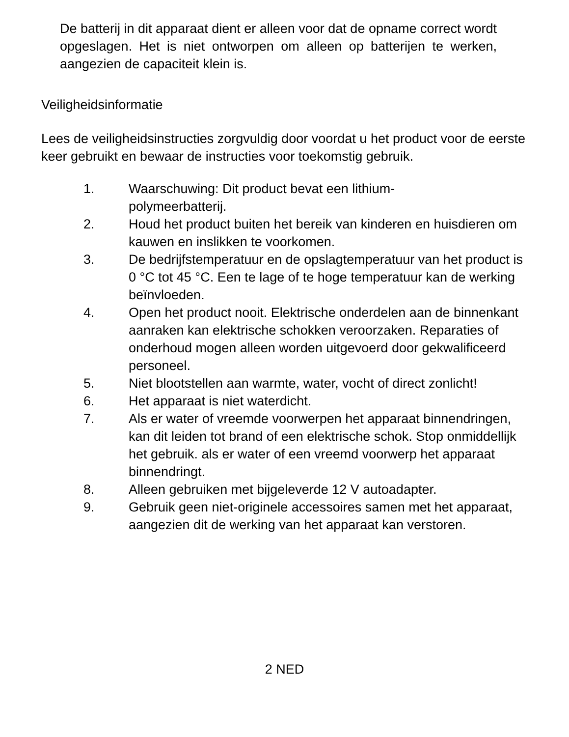De batterij in dit apparaat dient er alleen voor dat de opname correct wordt opgeslagen. Het is niet ontworpen om alleen op batterijen te werken, aangezien de capaciteit klein is.
Veiligheidsinformatie
Lees de veiligheidsinstructies zorgvuldig door voordat u het product voor de eerste keer gebruikt en bewaar de instructies voor toekomstig gebruik.
1. Waarschuwing: Dit product bevat een lithium-
polymeerbatterij.
2. Houd het product buiten het bereik van kinderen en huisdieren om kauwen en inslikken te voorkomen.
3. De bedrijfstemperatuur en de opslagtemperatuur van het product is 0 °C tot 45 °C. Een te lage of te hoge temperatuur kan de werking beïnvloeden.
4. Open het product nooit. Elektrische onderdelen aan de binnenkant aanraken kan elektrische schokken veroorzaken. Reparaties of onderhoud mogen alleen worden uitgevoerd door gekwalificeerd personeel.
5. Niet blootstellen aan warmte, water, vocht of direct zonlicht!
6. Het apparaat is niet waterdicht.
7. Als er water of vreemde voorwerpen het apparaat binnendringen, kan dit leiden tot brand of een elektrische schok. Stop onmiddellijk het gebruik. als er water of een vreemd voorwerp het apparaat binnendringt.
8. Alleen gebruiken met bijgeleverde 12 V autoadapter.
9. Gebruik geen niet-originele accessoires samen met het apparaat, aangezien dit de werking van het apparaat kan verstoren.
2 NED